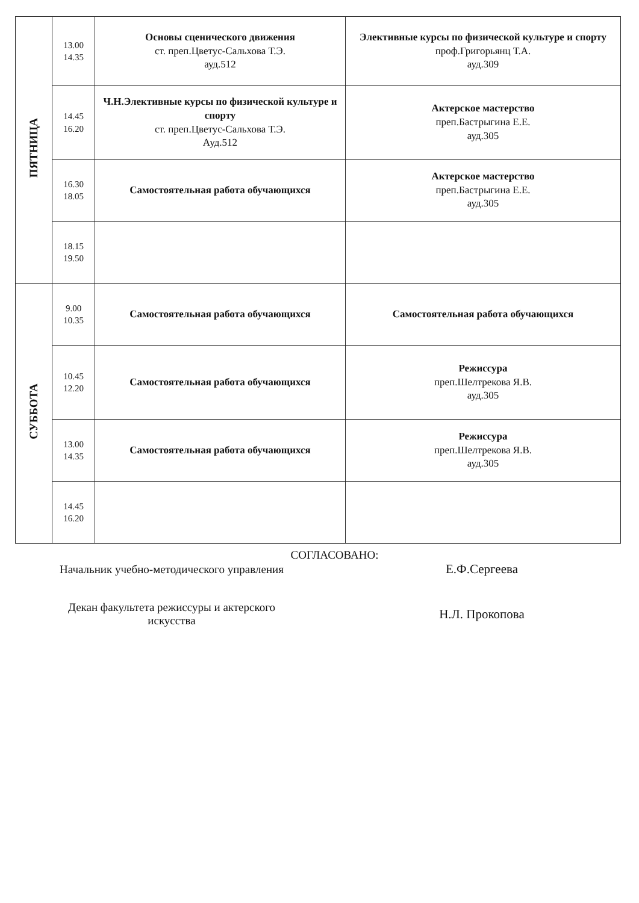| ПЯТНИЦА | 13.00 14.35 | Основы сценического движения ст. преп.Цветус-Сальхова Т.Э. ауд.512 | Элективные курсы по физической культуре и спорту проф.Григорьянц Т.А. ауд.309 |
| | 14.45 16.20 | Ч.Н.Элективные курсы по физической культуре и спорту ст. преп.Цветус-Сальхова Т.Э. Ауд.512 | Актерское мастерство преп.Бастрыгина Е.Е. ауд.305 |
| | 16.30 18.05 | Самостоятельная работа обучающихся | Актерское мастерство преп.Бастрыгина Е.Е. ауд.305 |
| | 18.15 19.50 | | |
| СУББОТА | 9.00 10.35 | Самостоятельная работа обучающихся | Самостоятельная работа обучающихся |
| | 10.45 12.20 | Самостоятельная работа обучающихся | Режиссура преп.Шелтрекова Я.В. ауд.305 |
| | 13.00 14.35 | Самостоятельная работа обучающихся | Режиссура преп.Шелтрекова Я.В. ауд.305 |
| | 14.45 16.20 | | |
СОГЛАСОВАНО:
Начальник учебно-методического управления Е.Ф.Сергеева
Декан факультета режиссуры и актерского
искусства
Н.Л. Прокопова